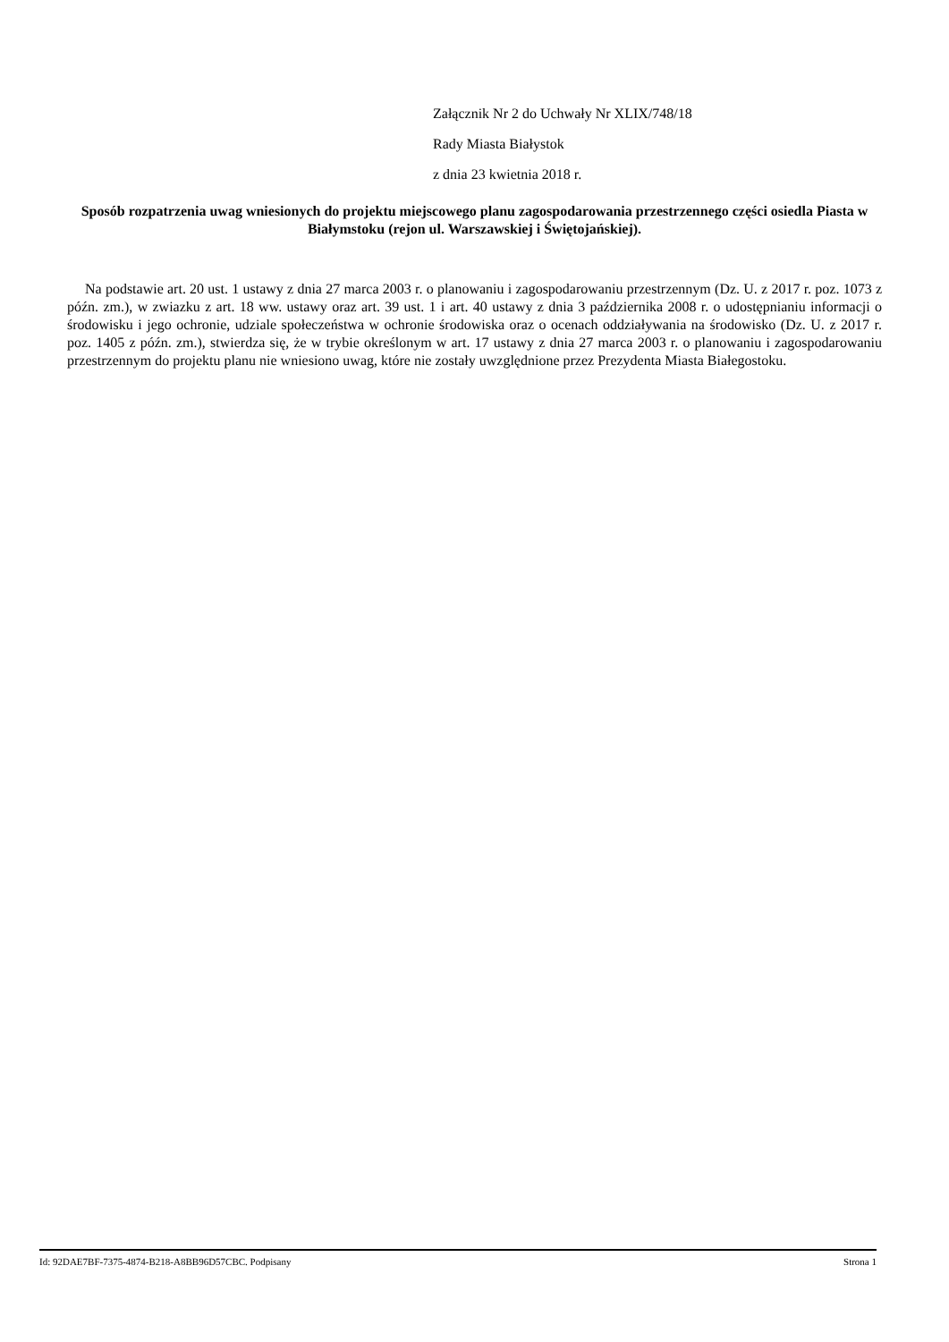Załącznik Nr 2 do Uchwały Nr XLIX/748/18
Rady Miasta Białystok
z dnia 23 kwietnia 2018 r.
Sposób rozpatrzenia uwag wniesionych do projektu miejscowego planu zagospodarowania przestrzennego części osiedla Piasta w Białymstoku (rejon ul. Warszawskiej i Świętojańskiej).
Na podstawie art. 20 ust. 1 ustawy z dnia 27 marca 2003 r. o planowaniu i zagospodarowaniu przestrzennym (Dz. U. z 2017 r. poz. 1073 z późn. zm.), w zwiazku z art. 18 ww. ustawy oraz art. 39 ust. 1 i art. 40 ustawy z dnia 3 października 2008 r. o udostępnianiu informacji o środowisku i jego ochronie, udziale społeczeństwa w ochronie środowiska oraz o ocenach oddziaływania na środowisko (Dz. U. z 2017 r. poz. 1405 z późn. zm.), stwierdza się, że w trybie określonym w art. 17 ustawy z dnia 27 marca 2003 r. o planowaniu i zagospodarowaniu przestrzennym do projektu planu nie wniesiono uwag, które nie zostały uwzględnione przez Prezydenta Miasta Białegostoku.
Id: 92DAE7BF-7375-4874-B218-A8BB96D57CBC. Podpisany Strona 1